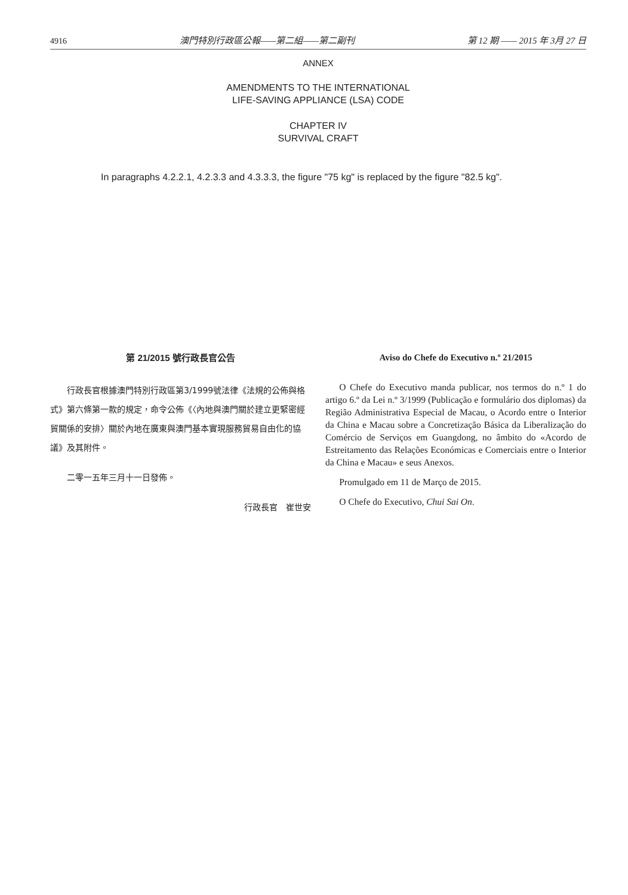4916 澳門特別行政區公報——第二組——第二副刊 第 12 期 —— 2015 年 3月 27 日
ANNEX
AMENDMENTS TO THE INTERNATIONAL
LIFE-SAVING APPLIANCE (LSA) CODE
CHAPTER IV
SURVIVAL CRAFT
In paragraphs 4.2.2.1, 4.2.3.3 and 4.3.3.3, the figure "75 kg" is replaced by the figure "82.5 kg".
第 21/2015 號行政長官公告
行政長官根據澳門特別行政區第3/1999號法律《法規的公佈與格式》第六條第一款的規定，命令公佈《〈內地與澳門關於建立更緊密經貿關係的安排〉關於內地在廣東與澳門基本實現服務貿易自由化的協議》及其附件。
二零一五年三月十一日發佈。
行政長官　崔世安
Aviso do Chefe do Executivo n.º 21/2015
O Chefe do Executivo manda publicar, nos termos do n.º 1 do artigo 6.º da Lei n.º 3/1999 (Publicação e formulário dos diplomas) da Região Administrativa Especial de Macau, o Acordo entre o Interior da China e Macau sobre a Concretização Básica da Liberalização do Comércio de Serviços em Guangdong, no âmbito do «Acordo de Estreitamento das Relações Económicas e Comerciais entre o Interior da China e Macau» e seus Anexos.
Promulgado em 11 de Março de 2015.
O Chefe do Executivo, Chui Sai On.